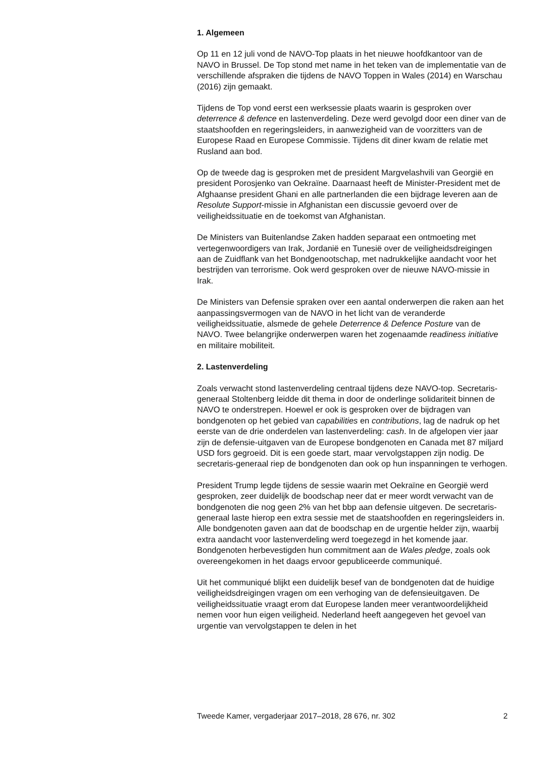1. Algemeen
Op 11 en 12 juli vond de NAVO-Top plaats in het nieuwe hoofdkantoor van de NAVO in Brussel. De Top stond met name in het teken van de imple­mentatie van de verschillende afspraken die tijdens de NAVO Toppen in Wales (2014) en Warschau (2016) zijn gemaakt.
Tijdens de Top vond eerst een werksessie plaats waarin is gesproken over deterrence & defence en lastenverdeling. Deze werd gevolgd door een diner van de staatshoofden en regeringsleiders, in aanwezigheid van de voorzitters van de Europese Raad en Europese Commissie. Tijdens dit diner kwam de relatie met Rusland aan bod.
Op de tweede dag is gesproken met de president Margvelashvili van Georgië en president Porosjenko van Oekraïne. Daarnaast heeft de Minister-President met de Afghaanse president Ghani en alle partner­landen die een bijdrage leveren aan de Resolute Support-missie in Afghanistan een discussie gevoerd over de veiligheidssituatie en de toekomst van Afghanistan.
De Ministers van Buitenlandse Zaken hadden separaat een ontmoeting met vertegenwoordigers van Irak, Jordanië en Tunesië over de veilig­heidsdreigingen aan de Zuidflank van het Bondgenootschap, met nadrukkelijke aandacht voor het bestrijden van terrorisme. Ook werd gesproken over de nieuwe NAVO-missie in Irak.
De Ministers van Defensie spraken over een aantal onderwerpen die raken aan het aanpassingsvermogen van de NAVO in het licht van de veran­derde veiligheidssituatie, alsmede de gehele Deterrence & Defence Posture van de NAVO. Twee belangrijke onderwerpen waren het zogenaamde readiness initiative en militaire mobiliteit.
2. Lastenverdeling
Zoals verwacht stond lastenverdeling centraal tijdens deze NAVO-top. Secretaris-generaal Stoltenberg leidde dit thema in door de onderlinge solidariteit binnen de NAVO te onderstrepen. Hoewel er ook is gesproken over de bijdragen van bondgenoten op het gebied van capabilities en contributions, lag de nadruk op het eerste van de drie onderdelen van lastenverdeling: cash. In de afgelopen vier jaar zijn de defensie-uitgaven van de Europese bondgenoten en Canada met 87 miljard USD fors gegroeid. Dit is een goede start, maar vervolgstappen zijn nodig. De secretaris-generaal riep de bondgenoten dan ook op hun inspanningen te verhogen.
President Trump legde tijdens de sessie waarin met Oekraïne en Georgië werd gesproken, zeer duidelijk de boodschap neer dat er meer wordt verwacht van de bondgenoten die nog geen 2% van het bbp aan defensie uitgeven. De secretaris-generaal laste hierop een extra sessie met de staatshoofden en regeringsleiders in. Alle bondgenoten gaven aan dat de boodschap en de urgentie helder zijn, waarbij extra aandacht voor lastenverdeling werd toegezegd in het komende jaar. Bondgenoten herbevestigden hun commitment aan de Wales pledge, zoals ook overeengekomen in het daags ervoor gepubliceerde communiqué.
Uit het communiqué blijkt een duidelijk besef van de bondgenoten dat de huidige veiligheidsdreigingen vragen om een verhoging van de defensie­uitgaven. De veiligheidssituatie vraagt erom dat Europese landen meer verantwoordelijkheid nemen voor hun eigen veiligheid. Nederland heeft aangegeven het gevoel van urgentie van vervolgstappen te delen in het
Tweede Kamer, vergaderjaar 2017–2018, 28 676, nr. 302 2